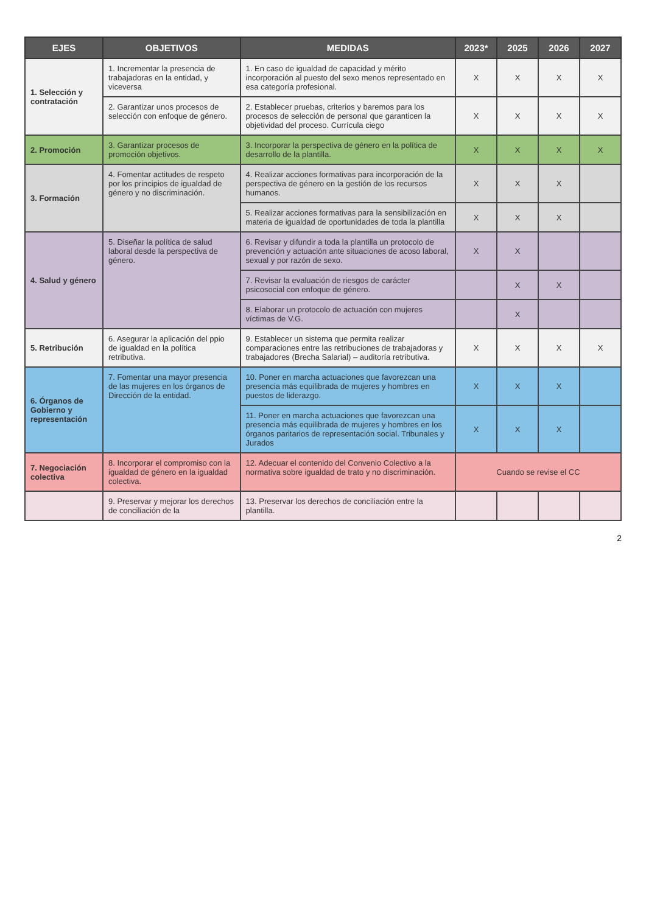| EJES | OBJETIVOS | MEDIDAS | 2023* | 2025 | 2026 | 2027 |
| --- | --- | --- | --- | --- | --- | --- |
| 1. Selección y contratación | 1. Incrementar la presencia de trabajadoras en la entidad, y viceversa | 1. En caso de igualdad de capacidad y mérito incorporación al puesto del sexo menos representado en esa categoría profesional. | X | X | X | X |
| | 2. Garantizar unos procesos de selección con enfoque de género. | 2. Establecer pruebas, criterios y baremos para los procesos de selección de personal que garanticen la objetividad del proceso. Currícula ciego | X | X | X | X |
| 2. Promoción | 3. Garantizar procesos de promoción objetivos. | 3. Incorporar la perspectiva de género en la política de desarrollo de la plantilla. | X | X | X | X |
| 3. Formación | 4. Fomentar actitudes de respeto por los principios de igualdad de género y no discriminación. | 4. Realizar acciones formativas para incorporación de la perspectiva de género en la gestión de los recursos humanos. | X | X | X | |
| | | 5. Realizar acciones formativas para la sensibilización en materia de igualdad de oportunidades de toda la plantilla | X | X | X | |
| 4. Salud y género | 5. Diseñar la política de salud laboral desde la perspectiva de género. | 6. Revisar y difundir a toda la plantilla un protocolo de prevención y actuación ante situaciones de acoso laboral, sexual y por razón de sexo. | X | X | | |
| | | 7. Revisar la evaluación de riesgos de carácter psicosocial con enfoque de género. | | X | X | |
| | | 8. Elaborar un protocolo de actuación con mujeres víctimas de V.G. | | X | | |
| 5. Retribución | 6. Asegurar la aplicación del ppio de igualdad en la política retributiva. | 9. Establecer un sistema que permita realizar comparaciones entre las retribuciones de trabajadoras y trabajadores (Brecha Salarial) – auditoría retributiva. | X | X | X | X |
| 6. Órganos de Gobierno y representación | 7. Fomentar una mayor presencia de las mujeres en los órganos de Dirección de la entidad. | 10. Poner en marcha actuaciones que favorezcan una presencia más equilibrada de mujeres y hombres en puestos de liderazgo. | X | X | X | |
| | | 11. Poner en marcha actuaciones que favorezcan una presencia más equilibrada de mujeres y hombres en los órganos paritarios de representación social. Tribunales y Jurados | X | X | X | |
| 7. Negociación colectiva | 8. Incorporar el compromiso con la igualdad de género en la igualdad colectiva. | 12. Adecuar el contenido del Convenio Colectivo a la normativa sobre igualdad de trato y no discriminación. | Cuando se revise el CC | | | |
| | 9. Preservar y mejorar los derechos de conciliación de la | 13. Preservar los derechos de conciliación entre la plantilla. | | | | |
2